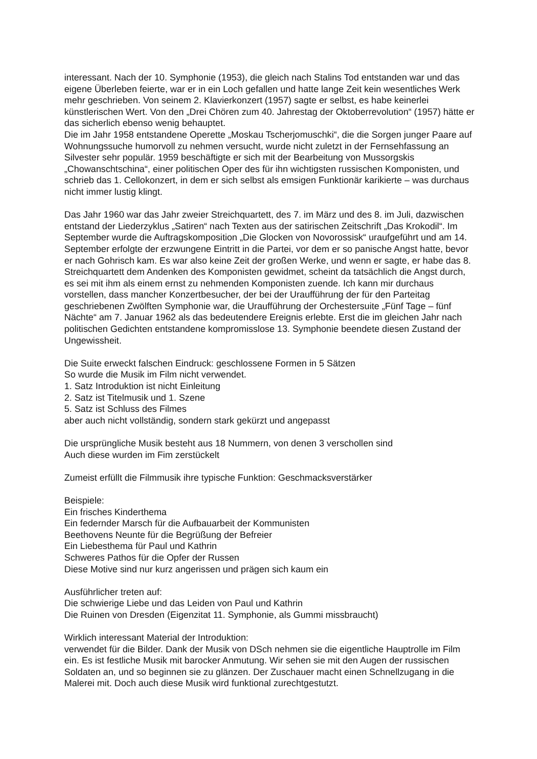interessant. Nach der 10. Symphonie (1953), die gleich nach Stalins Tod entstanden war und das eigene Überleben feierte, war er in ein Loch gefallen und hatte lange Zeit kein wesentliches Werk mehr geschrieben. Von seinem 2. Klavierkonzert (1957) sagte er selbst, es habe keinerlei künstlerischen Wert. Von den „Drei Chören zum 40. Jahrestag der Oktoberrevolution“ (1957) hätte er das sicherlich ebenso wenig behauptet.
Die im Jahr 1958 entstandene Operette „Moskau Tscherjomuschki“, die die Sorgen junger Paare auf Wohnungssuche humorvoll zu nehmen versucht, wurde nicht zuletzt in der Fernsehfassung an Silvester sehr populär. 1959 beschäftigte er sich mit der Bearbeitung von Mussorgskis „Chowanschtschina“, einer politischen Oper des für ihn wichtigsten russischen Komponisten, und schrieb das 1. Cellokonzert, in dem er sich selbst als emsigen Funktionär karikierte – was durchaus nicht immer lustig klingt.
Das Jahr 1960 war das Jahr zweier Streichquartett, des 7. im März und des 8. im Juli, dazwischen entstand der Liederzyklus „Satiren“ nach Texten aus der satirischen Zeitschrift „Das Krokodil“. Im September wurde die Auftragskomposition „Die Glocken von Novorossisk“ uraufgeführt und am 14. September erfolgte der erzwungene Eintritt in die Partei, vor dem er so panische Angst hatte, bevor er nach Gohrisch kam. Es war also keine Zeit der großen Werke, und wenn er sagte, er habe das 8. Streichquartett dem Andenken des Komponisten gewidmet, scheint da tatsächlich die Angst durch, es sei mit ihm als einem ernst zu nehmenden Komponisten zuende. Ich kann mir durchaus vorstellen, dass mancher Konzertbesucher, der bei der Uraufführung der für den Parteitag geschriebenen Zwölften Symphonie war, die Uraufführung der Orchestersuite „Fünf Tage – fünf Nächte“ am 7. Januar 1962 als das bedeutendere Ereignis erlebte. Erst die im gleichen Jahr nach politischen Gedichten entstandene kompromisslose 13. Symphonie beendete diesen Zustand der Ungewissheit.
Die Suite erweckt falschen Eindruck: geschlossene Formen in 5 Sätzen
So wurde die Musik im Film nicht verwendet.
1. Satz Introduktion ist nicht Einleitung
2. Satz ist Titelmusik und 1. Szene
5. Satz ist Schluss des Filmes
aber auch nicht vollständig, sondern stark gekürzt und angepasst
Die ursprüngliche Musik besteht aus 18 Nummern, von denen 3 verschollen sind
Auch diese wurden im Fim zerstückelt
Zumeist erfüllt die Filmmusik ihre typische Funktion: Geschmacksverstärker
Beispiele:
Ein frisches Kinderthema
Ein federnder Marsch für die Aufbauarbeit der Kommunisten
Beethovens Neunte für die Begrüßung der Befreier
Ein Liebesthema für Paul und Kathrin
Schweres Pathos für die Opfer der Russen
Diese Motive sind nur kurz angerissen und prägen sich kaum ein
Ausführlicher treten auf:
Die schwierige Liebe und das Leiden von Paul und Kathrin
Die Ruinen von Dresden (Eigenzitat 11. Symphonie, als Gummi missbraucht)
Wirklich interessant Material der Introduktion:
verwendet für die Bilder. Dank der Musik von DSch nehmen sie die eigentliche Hauptrolle im Film ein. Es ist festliche Musik mit barocker Anmutung. Wir sehen sie mit den Augen der russischen Soldaten an, und so beginnen sie zu glänzen. Der Zuschauer macht einen Schnellzugang in die Malerei mit. Doch auch diese Musik wird funktional zurechtgestutzt.